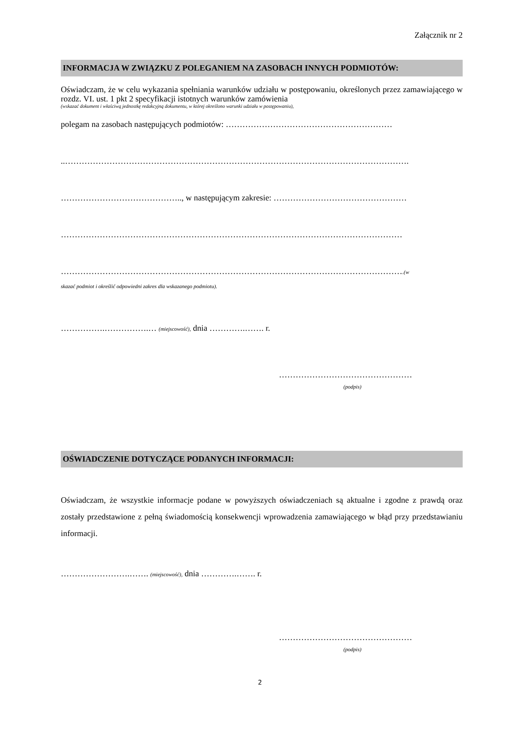Załącznik nr 2
INFORMACJA W ZWIĄZKU Z POLEGANIEM NA ZASOBACH INNYCH PODMIOTÓW:
Oświadczam, że w celu wykazania spełniania warunków udziału w postępowaniu, określonych przez zamawiającego w rozdz. VI. ust. 1 pkt 2 specyfikacji istotnych warunków zamówienia
(wskazać dokument i właściwą jednostkę redakcyjną dokumentu, w której określono warunki udziału w postępowaniu),
polegam na zasobach następujących podmiotów: ……………………………………………………
..…………………………………………………………………………………………………………….
…………………………………….., w następującym zakresie: …………………………………………
……………………………………………………………………………………………………………
…………………………………………………………………………………………………………….(w
skazać podmiot i określić odpowiedni zakres dla wskazanego podmiotu).
…………….…………….… (miejscowość), dnia ………….……. r.
…………………………………………
(podpis)
OŚWIADCZENIE DOTYCZĄCE PODANYCH INFORMACJI:
Oświadczam, że wszystkie informacje podane w powyższych oświadczeniach są aktualne i zgodne z prawdą oraz zostały przedstawione z pełną świadomością konsekwencji wprowadzenia zamawiającego w błąd przy przedstawianiu informacji.
…………………….……. (miejscowość), dnia ………….……. r.
…………………………………………
(podpis)
2